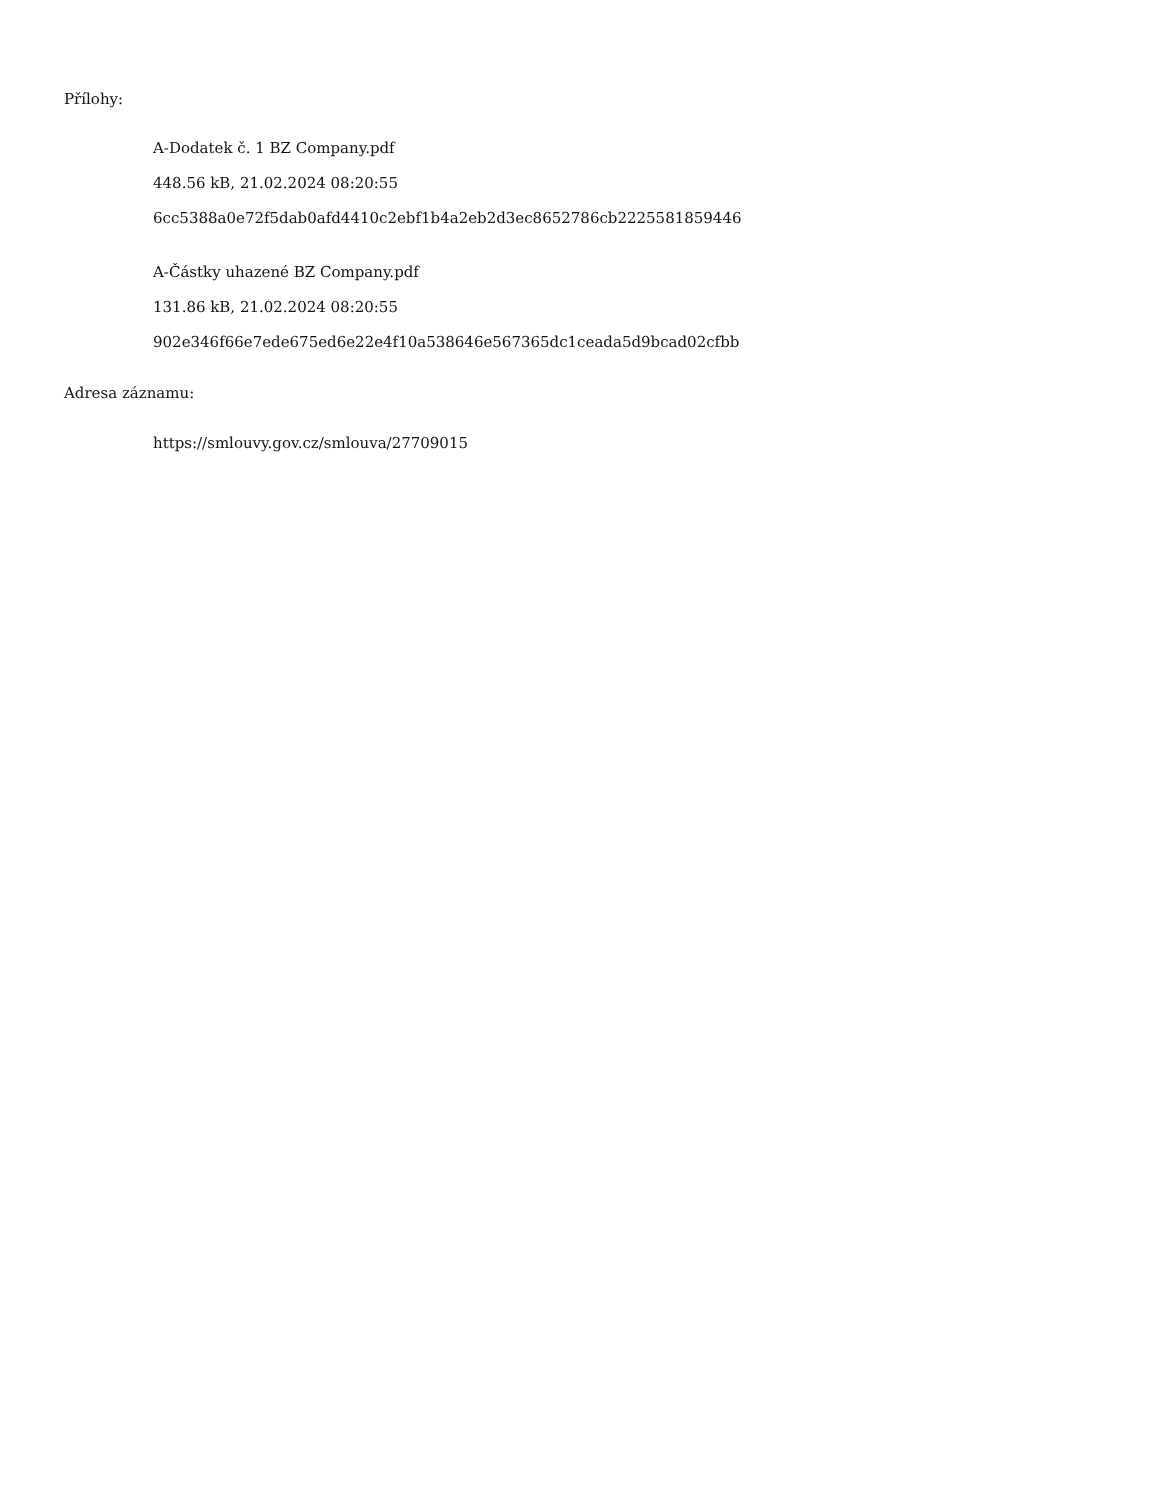Přílohy:
A-Dodatek č. 1 BZ Company.pdf
448.56 kB, 21.02.2024 08:20:55
6cc5388a0e72f5dab0afd4410c2ebf1b4a2eb2d3ec8652786cb2225581859446
A-Částky uhazené BZ Company.pdf
131.86 kB, 21.02.2024 08:20:55
902e346f66e7ede675ed6e22e4f10a538646e567365dc1ceada5d9bcad02cfbb
Adresa záznamu:
https://smlouvy.gov.cz/smlouva/27709015